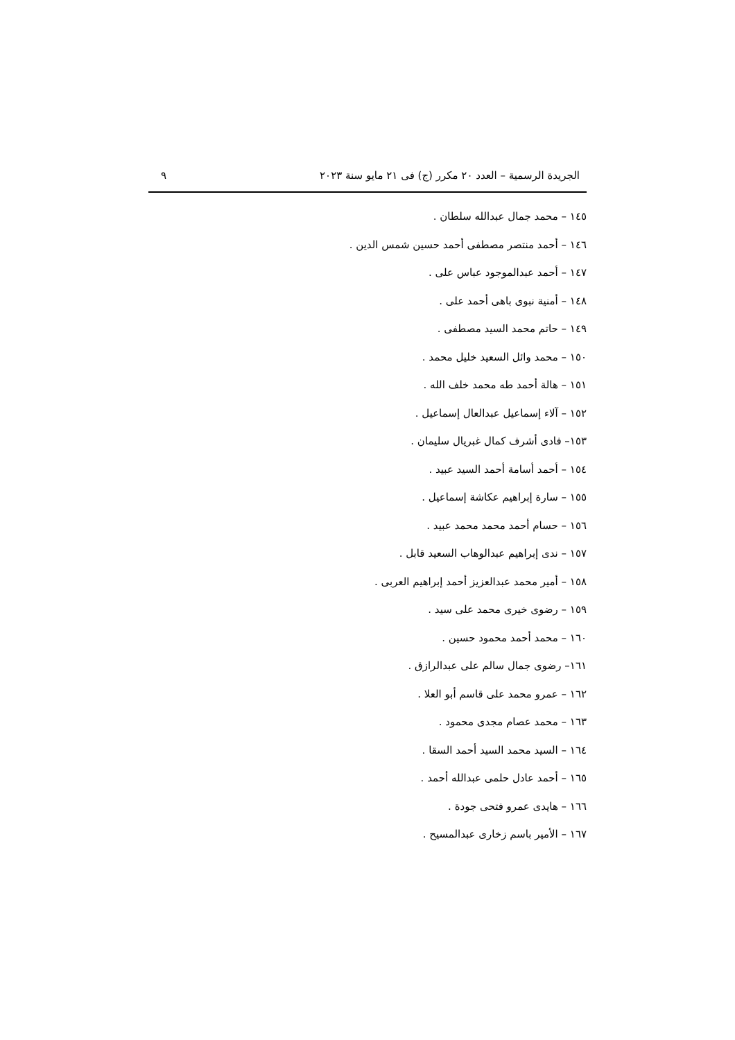الجريدة الرسمية – العدد ٢٠ مكرر (ج) فى ٢١ مايو سنة ٢٠٢٣ ٩
١٤٥ – محمد جمال عبدالله سلطان .
١٤٦ – أحمد منتصر مصطفى أحمد حسين شمس الدين .
١٤٧ – أحمد عبدالموجود عباس على .
١٤٨ – أمنية نبوى باهى أحمد على .
١٤٩ – حاتم محمد السيد مصطفى .
١٥٠ – محمد وائل السعيد خليل محمد .
١٥١ – هالة أحمد طه محمد خلف الله .
١٥٢ – آلاء إسماعيل عبدالعال إسماعيل .
١٥٣– فادى أشرف كمال غبريال سليمان .
١٥٤ – أحمد أسامة أحمد السيد عبيد .
١٥٥ – سارة إبراهيم عكاشة إسماعيل .
١٥٦ – حسام أحمد محمد محمد عبيد .
١٥٧ – ندى إبراهيم عبدالوهاب السعيد قابل .
١٥٨ – أمير محمد عبدالعزيز أحمد إبراهيم العربى .
١٥٩ – رضوى خيرى محمد على سيد .
١٦٠ – محمد أحمد محمود حسين .
١٦١– رضوى جمال سالم على عبدالرازق .
١٦٢ – عمرو محمد على قاسم أبو العلا .
١٦٣ – محمد عصام مجدى محمود .
١٦٤ – السيد محمد السيد أحمد السقا .
١٦٥ – أحمد عادل حلمى عبدالله أحمد .
١٦٦ – هايدى عمرو فتحى جودة .
١٦٧ – الأمير باسم زخارى عبدالمسيح .